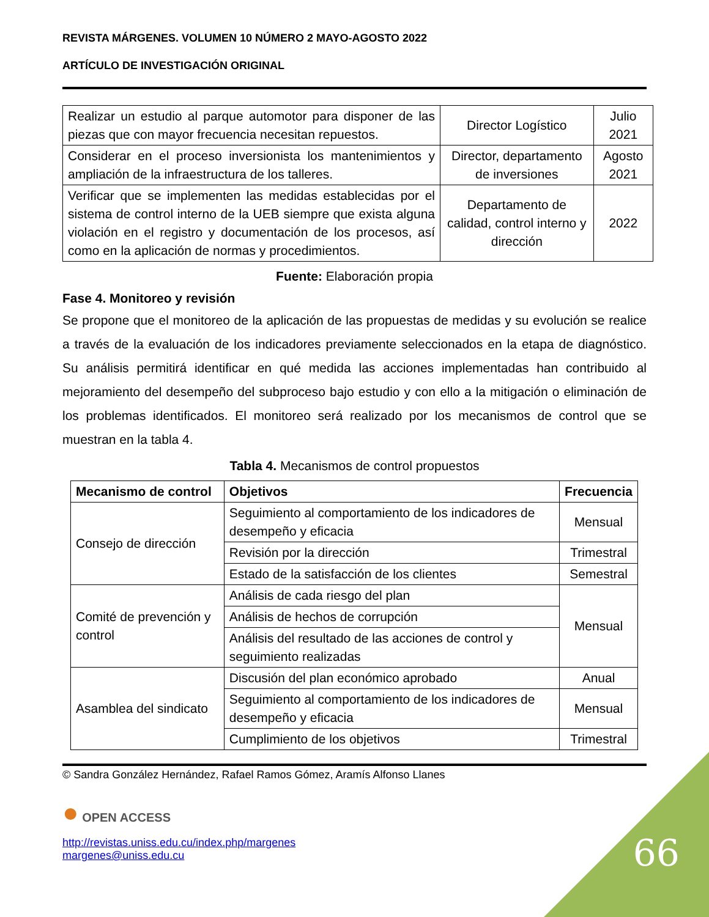REVISTA MÁRGENES. VOLUMEN 10 NÚMERO 2 MAYO-AGOSTO 2022
ARTÍCULO DE INVESTIGACIÓN ORIGINAL
| Realizar un estudio al parque automotor para disponer de las piezas que con mayor frecuencia necesitan repuestos. | Director Logístico | Julio 2021 |
| Considerar en el proceso inversionista los mantenimientos y ampliación de la infraestructura de los talleres. | Director, departamento de inversiones | Agosto 2021 |
| Verificar que se implementen las medidas establecidas por el sistema de control interno de la UEB siempre que exista alguna violación en el registro y documentación de los procesos, así como en la aplicación de normas y procedimientos. | Departamento de calidad, control interno y dirección | 2022 |
Fuente: Elaboración propia
Fase 4. Monitoreo y revisión
Se propone que el monitoreo de la aplicación de las propuestas de medidas y su evolución se realice a través de la evaluación de los indicadores previamente seleccionados en la etapa de diagnóstico. Su análisis permitirá identificar en qué medida las acciones implementadas han contribuido al mejoramiento del desempeño del subproceso bajo estudio y con ello a la mitigación o eliminación de los problemas identificados. El monitoreo será realizado por los mecanismos de control que se muestran en la tabla 4.
Tabla 4. Mecanismos de control propuestos
| Mecanismo de control | Objetivos | Frecuencia |
| --- | --- | --- |
| Consejo de dirección | Seguimiento al comportamiento de los indicadores de desempeño y eficacia | Mensual |
| | Revisión por la dirección | Trimestral |
| | Estado de la satisfacción de los clientes | Semestral |
| Comité de prevención y control | Análisis de cada riesgo del plan | Mensual |
| | Análisis de hechos de corrupción | |
| | Análisis del resultado de las acciones de control y seguimiento realizadas | |
| Asamblea del sindicato | Discusión del plan económico aprobado | Anual |
| | Seguimiento al comportamiento de los indicadores de desempeño y eficacia | Mensual |
| | Cumplimiento de los objetivos | Trimestral |
© Sandra González Hernández, Rafael Ramos Gómez, Aramís Alfonso Llanes
● OPEN ACCESS
http://revistas.uniss.edu.cu/index.php/margenes
margenes@uniss.edu.cu
66